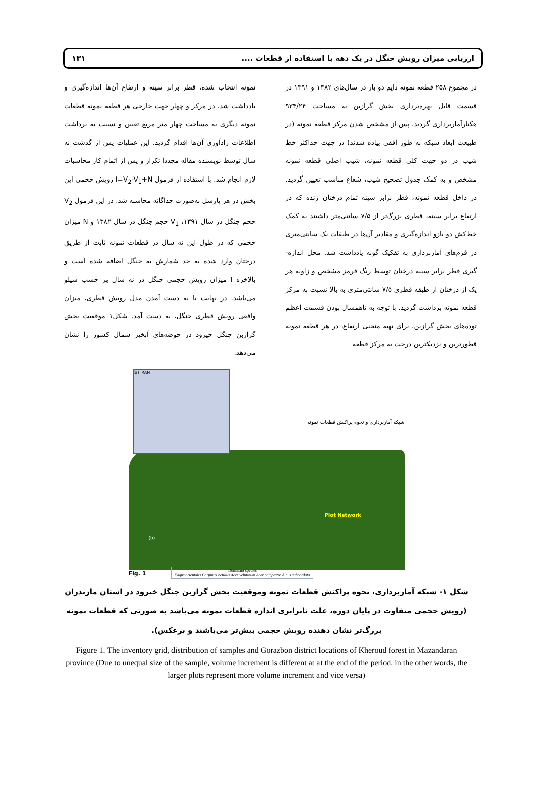ارزیابی میزان رویش جنگل در یک دهه با استفاده از قطعات .... ۱۳۱
در مجموع ۲۵۸ قطعه نمونه دایم دو بار در سال‌های ۱۳۸۲ و ۱۳۹۱ در قسمت قابل بهره‌برداری بخش گرازبن به مساحت ۹۳۴/۲۴ هکتارآماربرداری گردید. پس از مشخص شدن مرکز قطعه نمونه (در طبیعت ابعاد شبکه به طور افقی پیاده شدند) در جهت حداکثر خط شیب در دو جهت کلی قطعه نمونه، شیب اصلی قطعه نمونه مشخص و به کمک جدول تصحیح شیب، شعاع مناسب تعیین گردید. در داخل قطعه نمونه، قطر برابر سینه تمام درختان زنده که در ارتفاع برابر سینه، قطری بزرگ‌تر از ۷/۵ سانتی‌متر داشتند به کمک خط‌کش دو بازو اندازه‌گیری و مقادیر آن‌ها در طبقات یک سانتی‌متری در فرم‌های آماربرداری به تفکیک گونه یادداشت شد. محل اندازه-گیری قطر برابر سینه درختان توسط رنگ قرمز مشخص و زاویه هر یک از درختان از طبقه قطری ۷/۵ سانتی‌متری به بالا نسبت به مرکز قطعه نمونه برداشت گردید. با توجه به ناهمسال بودن قسمت اعظم توده‌های بخش گرازبن، برای تهیه منحنی ارتفاع، در هر قطعه نمونه قطورترین و نزدیکترین درخت به مرکز قطعه
نمونه انتخاب شده، قطر برابر سینه و ارتفاع آن‌ها اندازه‌گیری و یادداشت شد. در مرکز و چهار جهت خارجی هر قطعه نمونه قطعات نمونه دیگری به مساحت چهار متر مربع تعیین و نسبت به برداشت اطلاعات زادآوری آن‌ها اقدام گردید. این عملیات پس از گذشت نه سال توسط نویسنده مقاله مجددا تکرار و پس از اتمام کار محاسبات لازم انجام شد. با استفاده از فرمول I=V<sub>2</sub>-V<sub>1</sub>+N رویش حجمی این بخش در هر پارسل به‌صورت جداگانه محاسبه شد. در این فرمول V<sub>2</sub> حجم جنگل در سال ۱۳۹۱، V<sub>1</sub> حجم جنگل در سال ۱۳۸۲ و N میزان حجمی که در طول این نه سال در قطعات نمونه ثابت از طریق درختان وارد شده به حد شمارش به جنگل اضافه شده است و بالاخره I میزان رویش حجمی جنگل در نه سال بر حسب سیلو می‌باشد. در نهایت با به دست آمدن مدل رویش قطری، میزان واقعی رویش قطری جنگل، به دست آمد. شکل۱ موقعیت بخش گرازبن جنگل خیرود در حوضه‌های آبخیز شمال کشور را نشان می‌دهد.
(a) IRAN
شبکه آماربرداری و نحوه پراکنش قطعات نمونه
Plot Network
(b)
Fig. 1
Dominant species
Fagus orientalis Carpinus betulus Acer velutinum Acer campestre Alnus subcordata
شکل ۱- شبکه آماربرداری، نحوه پراکنش قطعات نمونه وموقعیت بخش گرازبن جنگل خیرود در استان مازندران (رویش حجمی متفاوت در پایان دوره، علت نابرابری اندازه قطعات نمونه می‌باشد به صورتی که قطعات نمونه بزرگ‌تر نشان دهنده رویش حجمی بیش‌تر می‌باشند و برعکس).
Figure 1. The inventory grid, distribution of samples and Gorazbon district locations of Kheroud forest in Mazandaran province (Due to unequal size of the sample, volume increment is different at at the end of the period. in the other words, the larger plots represent more volume increment and vice versa)